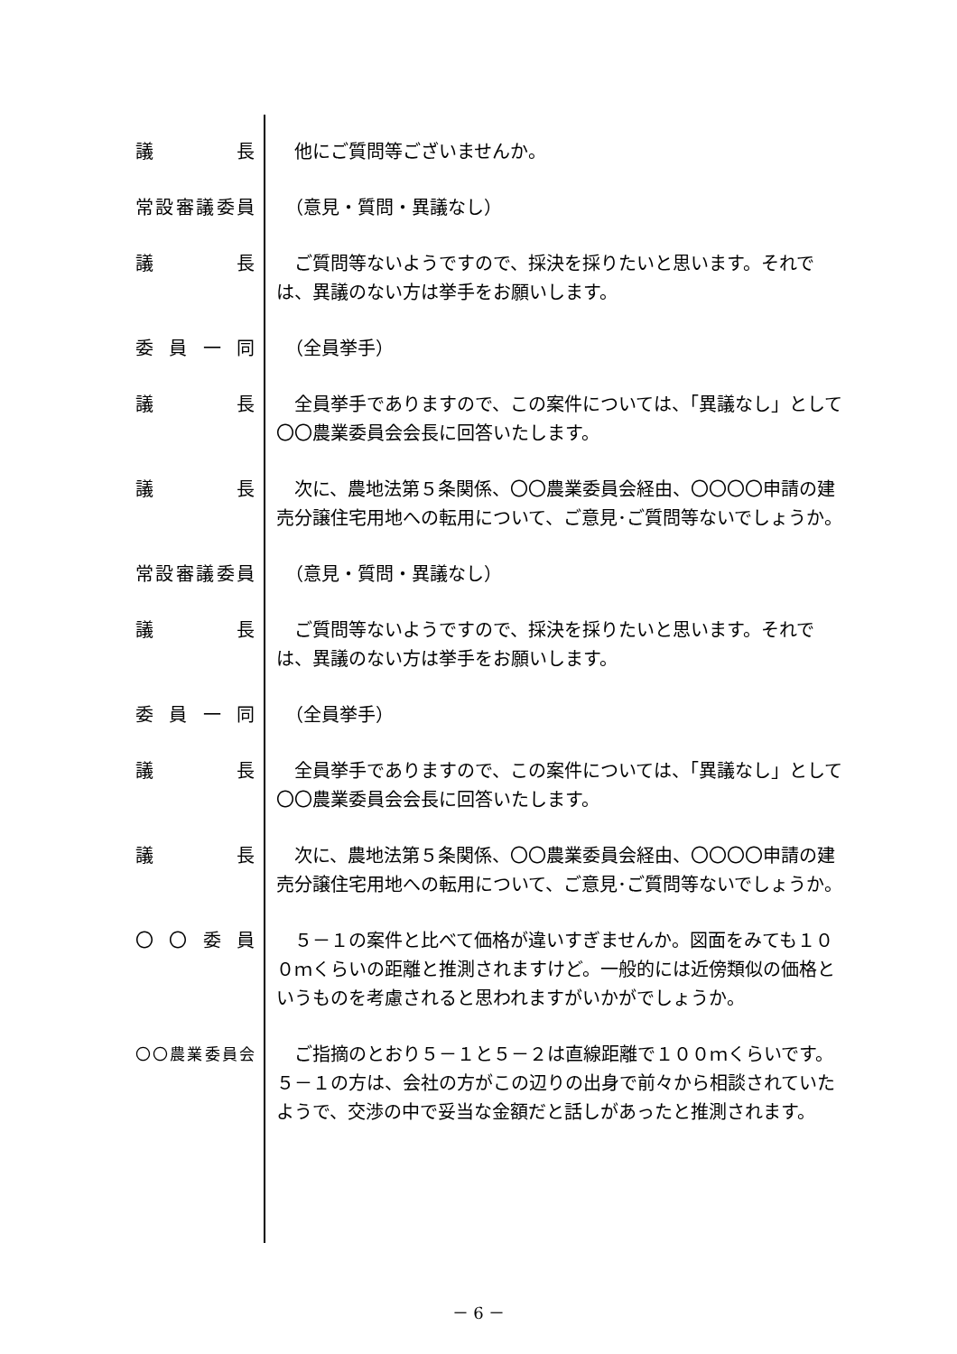議　長 　他にご質問等ございませんか。
常設審議委員 　（意見・質問・異議なし）
議　長 　ご質問等ないようですので、採決を採りたいと思います。それでは、異議のない方は挙手をお願いします。
委員一同 　（全員挙手）
議　長 　全員挙手でありますので、この案件については、「異議なし」として〇〇農業委員会会長に回答いたします。
議　長 　次に、農地法第５条関係、〇〇農業委員会経由、〇〇〇〇申請の建売分譲住宅用地への転用について、ご意見･ご質問等ないでしょうか。
常設審議委員 　（意見・質問・異議なし）
議　長 　ご質問等ないようですので、採決を採りたいと思います。それでは、異議のない方は挙手をお願いします。
委員一同 　（全員挙手）
議　長 　全員挙手でありますので、この案件については、「異議なし」として〇〇農業委員会会長に回答いたします。
議　長 　次に、農地法第５条関係、〇〇農業委員会経由、〇〇〇〇申請の建売分譲住宅用地への転用について、ご意見･ご質問等ないでしょうか。
〇〇委員 　５－１の案件と比べて価格が違いすぎませんか。図面をみても１００ｍくらいの距離と推測されますけど。一般的には近傍類似の価格というものを考慮されると思われますがいかがでしょうか。
〇〇農業委員会
　ご指摘のとおり５－１と５－２は直線距離で１００ｍくらいです。５－１の方は、会社の方がこの辺りの出身で前々から相談されていたようで、交渉の中で妥当な金額だと話しがあったと推測されます。
－ 6 －